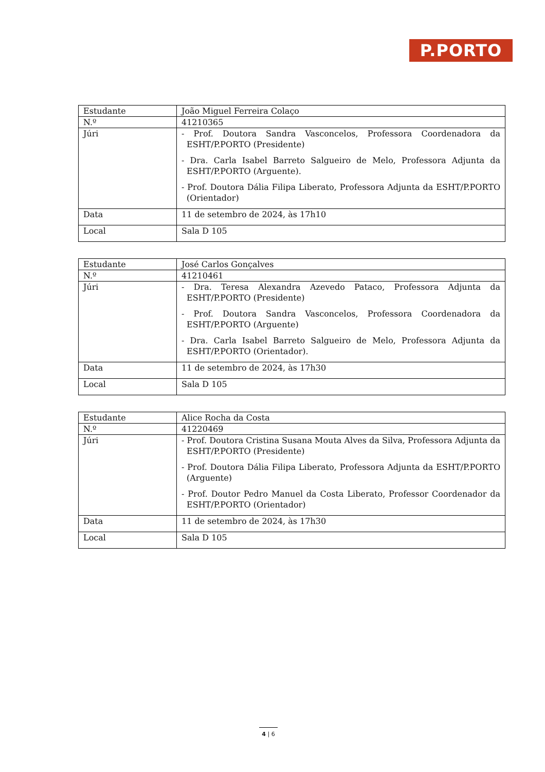P.PORTO
| Estudante | João Miguel Ferreira Colaço |
| N.º | 41210365 |
| Júri | - Prof. Doutora Sandra Vasconcelos, Professora Coordenadora da ESHT/P.PORTO (Presidente) - Dra. Carla Isabel Barreto Salgueiro de Melo, Professora Adjunta da ESHT/P.PORTO (Arguente). - Prof. Doutora Dália Filipa Liberato, Professora Adjunta da ESHT/P.PORTO (Orientador) |
| Data | 11 de setembro de 2024, às 17h10 |
| Local | Sala D 105 |
| Estudante | José Carlos Gonçalves |
| N.º | 41210461 |
| Júri | - Dra. Teresa Alexandra Azevedo Pataco, Professora Adjunta da ESHT/P.PORTO (Presidente) - Prof. Doutora Sandra Vasconcelos, Professora Coordenadora da ESHT/P.PORTO (Arguente) - Dra. Carla Isabel Barreto Salgueiro de Melo, Professora Adjunta da ESHT/P.PORTO (Orientador). |
| Data | 11 de setembro de 2024, às 17h30 |
| Local | Sala D 105 |
| Estudante | Alice Rocha da Costa |
| N.º | 41220469 |
| Júri | - Prof. Doutora Cristina Susana Mouta Alves da Silva, Professora Adjunta da ESHT/P.PORTO (Presidente) - Prof. Doutora Dália Filipa Liberato, Professora Adjunta da ESHT/P.PORTO (Arguente) - Prof. Doutor Pedro Manuel da Costa Liberato, Professor Coordenador da ESHT/P.PORTO (Orientador) |
| Data | 11 de setembro de 2024, às 17h30 |
| Local | Sala D 105 |
4 | 6